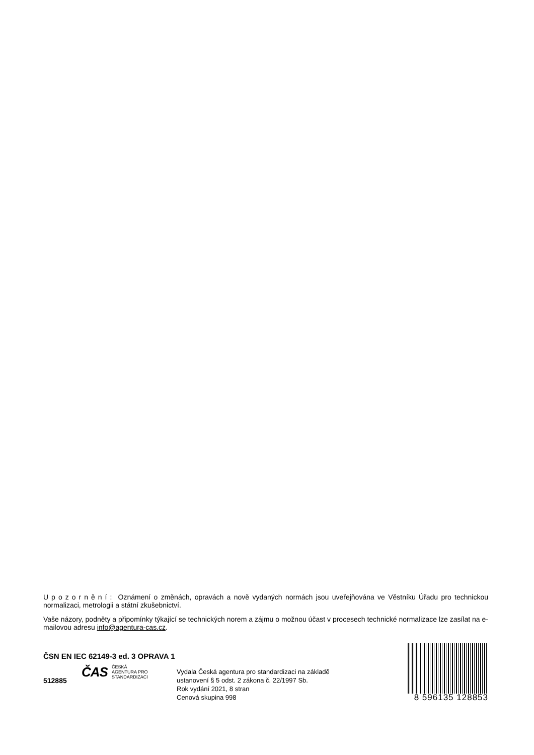Upozornění: Oznámení o změnách, opravách a nově vydaných normách jsou uveřejňována ve Věstníku Úřadu pro technickou normalizaci, metrologii a státní zkušebnictví.
Vaše názory, podněty a připomínky týkající se technických norem a zájmu o možnou účast v procesech technické normalizace lze zasílat na e-mailovou adresu info@agentura-cas.cz.
ČSN EN IEC 62149-3 ed. 3 OPRAVA 1
ČAS ČESKÁ
AGENTURA PRO
STANDARDIZACI
512885
Vydala Česká agentura pro standardizaci na základě
ustanovení § 5 odst. 2 zákona č. 22/1997 Sb.
Rok vydání 2021, 8 stran
Cenová skupina 998
8 596135 128853